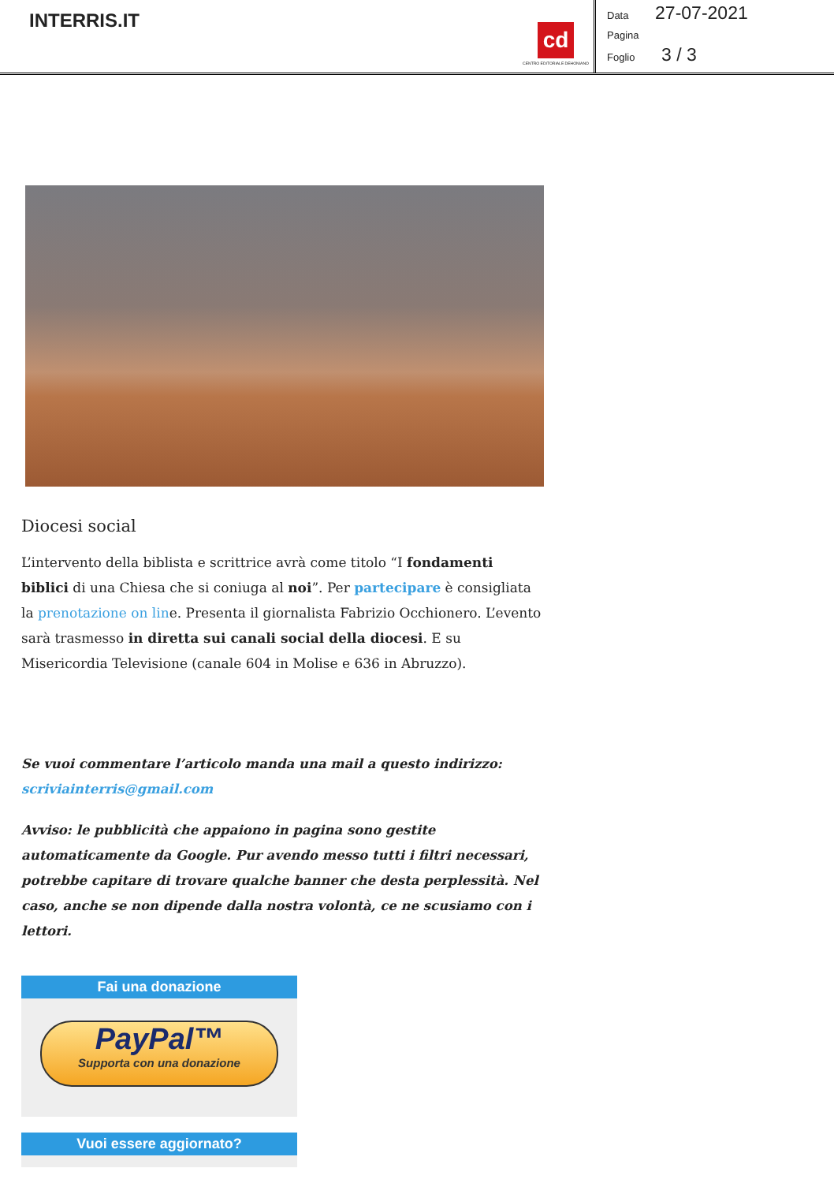INTERRIS.IT
cd
CENTRO EDITORIALE DEHONIANO
Data 27-07-2021
Pagina
Foglio 3 / 3
Diocesi social
L’intervento della biblista e scrittrice avrà come titolo “I fondamenti biblici di una Chiesa che si coniuga al noi”. Per partecipare è consigliata la prenotazione on line. Presenta il giornalista Fabrizio Occhionero. L’evento sarà trasmesso in diretta sui canali social della diocesi. E su Misericordia Televisione (canale 604 in Molise e 636 in Abruzzo).
Se vuoi commentare l’articolo manda una mail a questo indirizzo: scriviainterris@gmail.com
Avviso: le pubblicità che appaiono in pagina sono gestite automaticamente da Google. Pur avendo messo tutti i filtri necessari, potrebbe capitare di trovare qualche banner che desta perplessità. Nel caso, anche se non dipende dalla nostra volontà, ce ne scusiamo con i lettori.
Fai una donazione
PayPal™
Supporta con una donazione
Vuoi essere aggiornato?